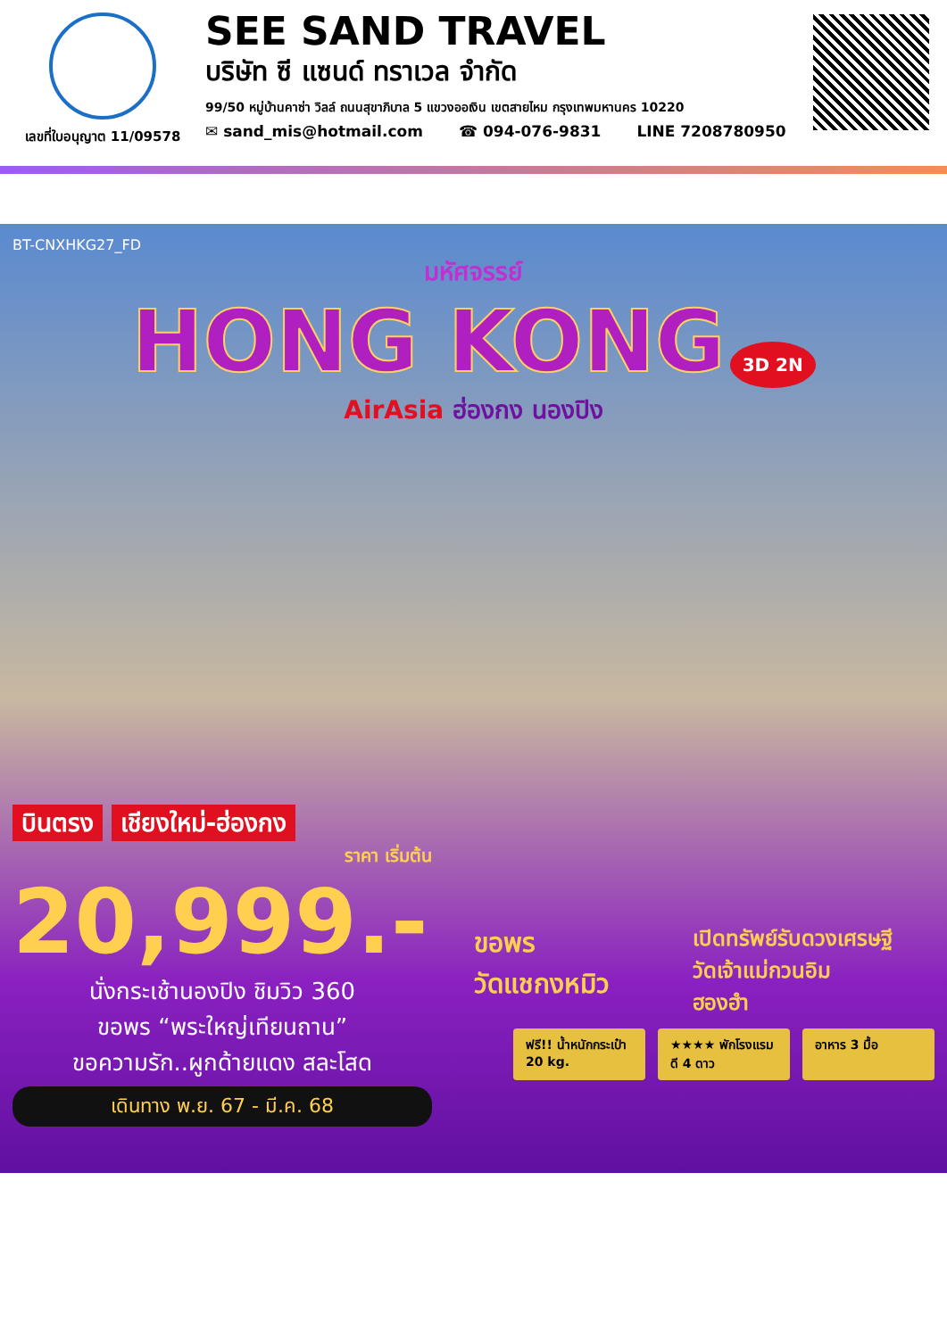เลขที่ใบอนุญาต 11/09578
SEE SAND TRAVEL
บริษัท ซี แซนด์ ทราเวล จำกัด
99/50 หมู่บ้านคาซ่า วิลล์ ถนนสุขาภิบาล 5 แขวงออเงิน เขตสายไหม กรุงเทพมหานคร 10220
✉ sand_mis@hotmail.com ☎ 094-076-9831 LINE 7208780950
BT-CNXHKG27_FD
มหัศจรรย์
HONG KONG 3D 2N
AirAsia ฮ่องกง นองปิง
บินตรง เชียงใหม่-ฮ่องกง
ราคา เริ่มต้น
20,999.-
นั่งกระเช้านองปิง ชิมวิว 360
ขอพร “พระใหญ่เทียนถาน”
ขอความรัก..ผูกด้ายแดง สละโสด
เดินทาง พ.ย. 67 - มี.ค. 68
ขอพร
วัดแชกงหมิว เปิดทรัพย์รับดวงเศรษฐี
วัดเจ้าแม่กวนอิม
ฮองฮำ
ฟรี!! น้ำหนักกระเป๋า 20 kg.
★★★★ พักโรงแรมดี 4 ดาว
อาหาร 3 มื้อ